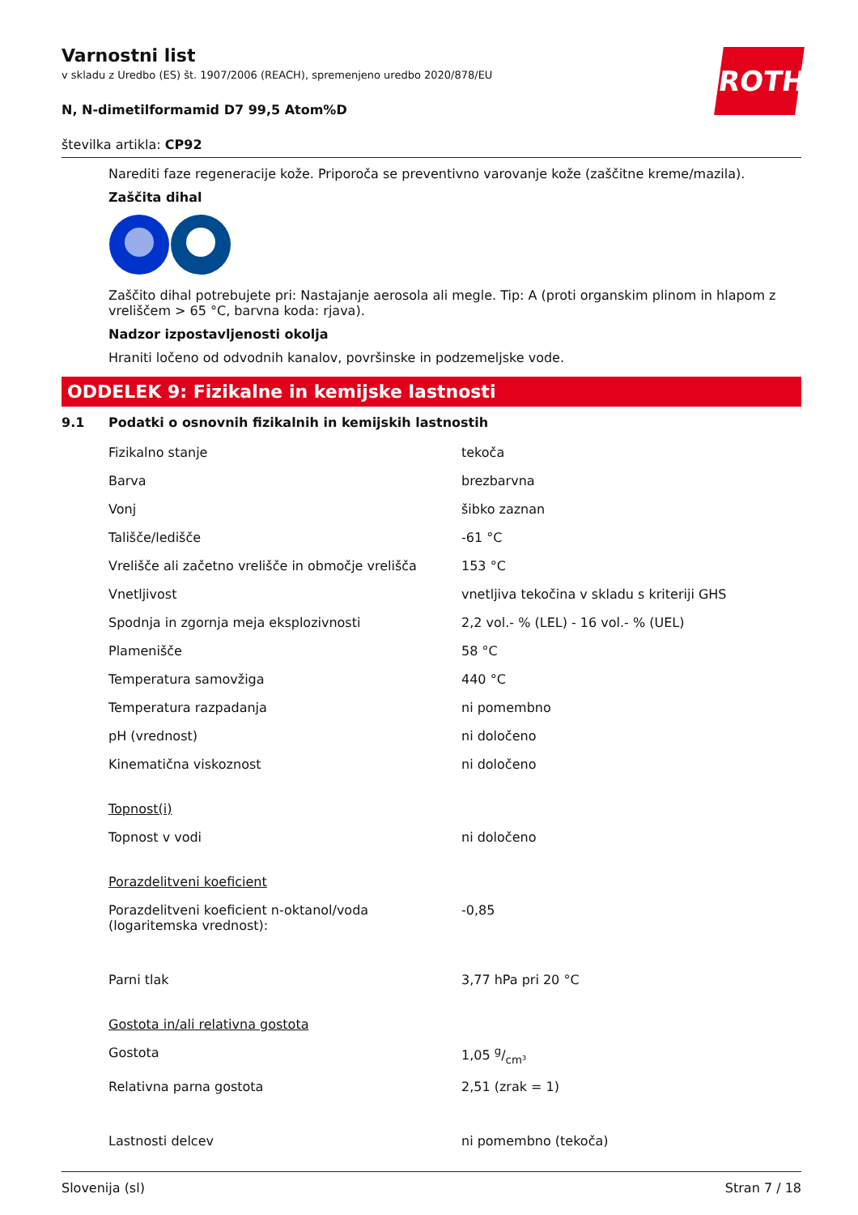ROTH
Varnostni list
v skladu z Uredbo (ES) št. 1907/2006 (REACH), spremenjeno uredbo 2020/878/EU
N, N-dimetilformamid D7 99,5 Atom%D
številka artikla: CP92
Narediti faze regeneracije kože. Priporoča se preventivno varovanje kože (zaščitne kreme/mazila).
Zaščita dihal
Zaščito dihal potrebujete pri: Nastajanje aerosola ali megle. Tip: A (proti organskim plinom in hlapom z vreliščem > 65 °C, barvna koda: rjava).
Nadzor izpostavljenosti okolja
Hraniti ločeno od odvodnih kanalov, površinske in podzemeljske vode.
ODDELEK 9: Fizikalne in kemijske lastnosti
9.1 Podatki o osnovnih fizikalnih in kemijskih lastnostih
| Fizikalno stanje | tekoča |
| Barva | brezbarvna |
| Vonj | šibko zaznan |
| Tališče/ledišče | -61 °C |
| Vrelišče ali začetno vrelišče in območje vrelišča | 153 °C |
| Vnetljivost | vnetljiva tekočina v skladu s kriteriji GHS |
| Spodnja in zgornja meja eksplozivnosti | 2,2 vol.- % (LEL) - 16 vol.- % (UEL) |
| Plamenišče | 58 °C |
| Temperatura samovžiga | 440 °C |
| Temperatura razpadanja | ni pomembno |
| pH (vrednost) | ni določeno |
| Kinematična viskoznost | ni določeno |
| Topnost(i) | |
| Topnost v vodi | ni določeno |
| Porazdelitveni koeficient | |
| Porazdelitveni koeficient n-oktanol/voda (logaritemska vrednost): | -0,85 |
| Parni tlak | 3,77 hPa pri 20 °C |
| Gostota in/ali relativna gostota | |
| Gostota | 1,05 g/cm³ |
| Relativna parna gostota | 2,51 (zrak = 1) |
| Lastnosti delcev | ni pomembno (tekoča) |
Slovenija (sl) Stran 7 / 18